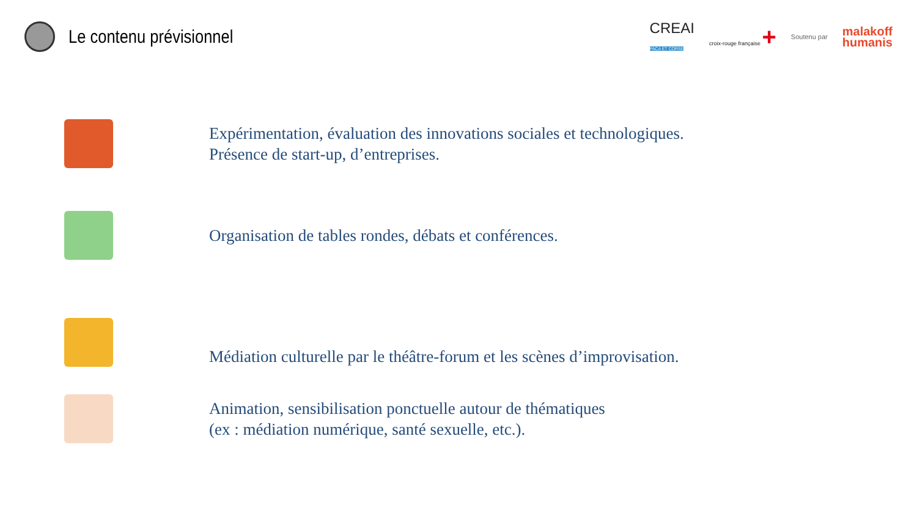Le contenu prévisionnel
CREAI
PACA ET CORSE
croix-rouge française +
Soutenu par
malakoff
humanis
Expérimentation, évaluation des innovations sociales et technologiques.
Présence de start-up, d’entreprises.
Organisation de tables rondes, débats et conférences.
Médiation culturelle par le théâtre-forum et les scènes d’improvisation.
Animation, sensibilisation ponctuelle autour de thématiques
(ex : médiation numérique, santé sexuelle, etc.).